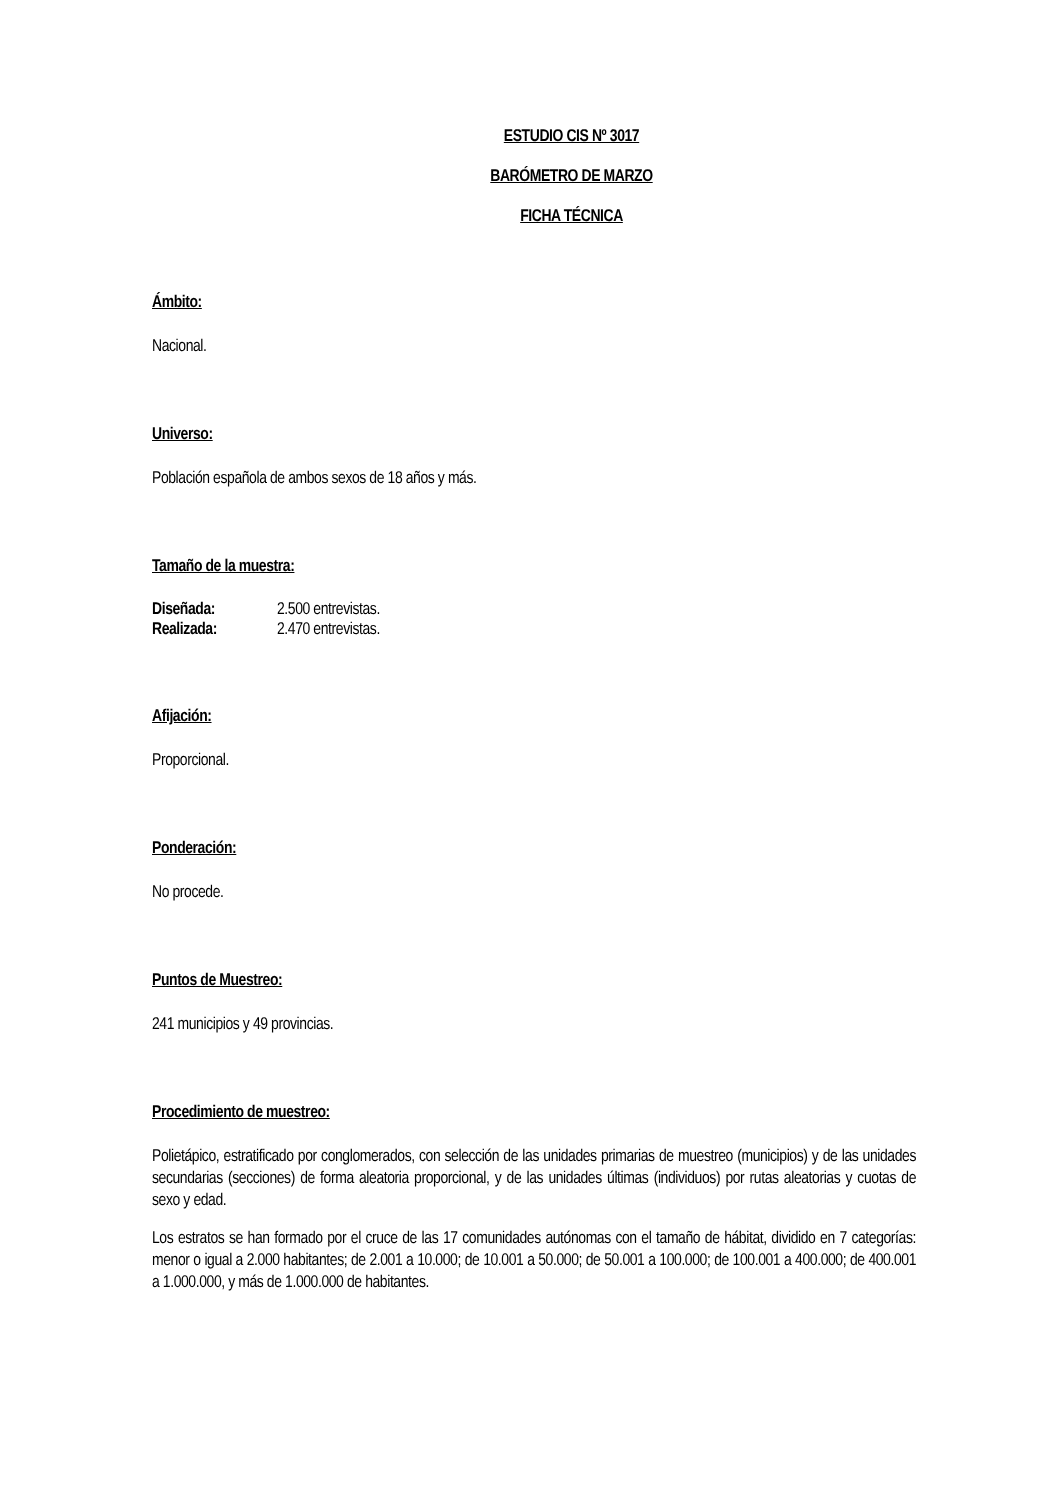ESTUDIO CIS Nº 3017
BARÓMETRO DE MARZO
FICHA TÉCNICA
Ámbito:
Nacional.
Universo:
Población española de ambos sexos de 18 años y más.
Tamaño de la muestra:
Diseñada: 2.500 entrevistas.
Realizada: 2.470 entrevistas.
Afijación:
Proporcional.
Ponderación:
No procede.
Puntos de Muestreo:
241 municipios y 49 provincias.
Procedimiento de muestreo:
Polietápico, estratificado por conglomerados, con selección de las unidades primarias de muestreo (municipios) y de las unidades secundarias (secciones) de forma aleatoria proporcional, y de las unidades últimas (individuos) por rutas aleatorias y cuotas de sexo y edad.
Los estratos se han formado por el cruce de las 17 comunidades autónomas con el tamaño de hábitat, dividido en 7 categorías: menor o igual a 2.000 habitantes; de 2.001 a 10.000; de 10.001 a 50.000; de 50.001 a 100.000; de 100.001 a 400.000; de 400.001 a 1.000.000, y más de 1.000.000 de habitantes.